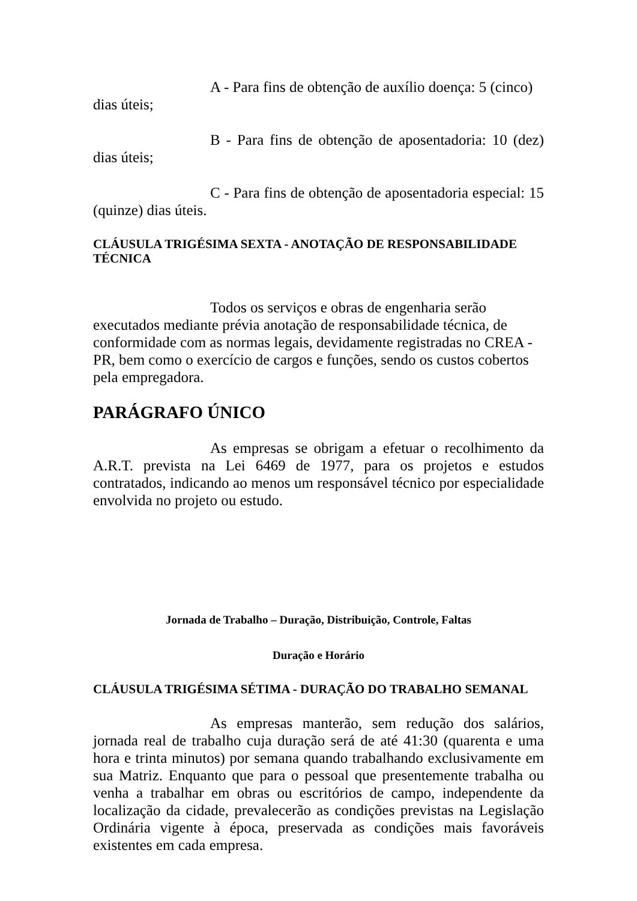A - Para fins de obtenção de auxílio doença: 5 (cinco) dias úteis;
B - Para fins de obtenção de aposentadoria: 10 (dez) dias úteis;
C - Para fins de obtenção de aposentadoria especial: 15 (quinze) dias úteis.
CLÁUSULA TRIGÉSIMA SEXTA - ANOTAÇÃO DE RESPONSABILIDADE TÉCNICA
Todos os serviços e obras de engenharia serão executados mediante prévia anotação de responsabilidade técnica, de conformidade com as normas legais, devidamente registradas no CREA - PR, bem como o exercício de cargos e funções, sendo os custos cobertos pela empregadora.
PARÁGRAFO ÚNICO
As empresas se obrigam a efetuar o recolhimento da A.R.T. prevista na Lei 6469 de 1977, para os projetos e estudos contratados, indicando ao menos um responsável técnico por especialidade envolvida no projeto ou estudo.
Jornada de Trabalho – Duração, Distribuição, Controle, Faltas
Duração e Horário
CLÁUSULA TRIGÉSIMA SÉTIMA - DURAÇÃO DO TRABALHO SEMANAL
As empresas manterão, sem redução dos salários, jornada real de trabalho cuja duração será de até 41:30 (quarenta e uma hora e trinta minutos) por semana quando trabalhando exclusivamente em sua Matriz. Enquanto que para o pessoal que presentemente trabalha ou venha a trabalhar em obras ou escritórios de campo, independente da localização da cidade, prevalecerão as condições previstas na Legislação Ordinária vigente à época, preservada as condições mais favoráveis existentes em cada empresa.